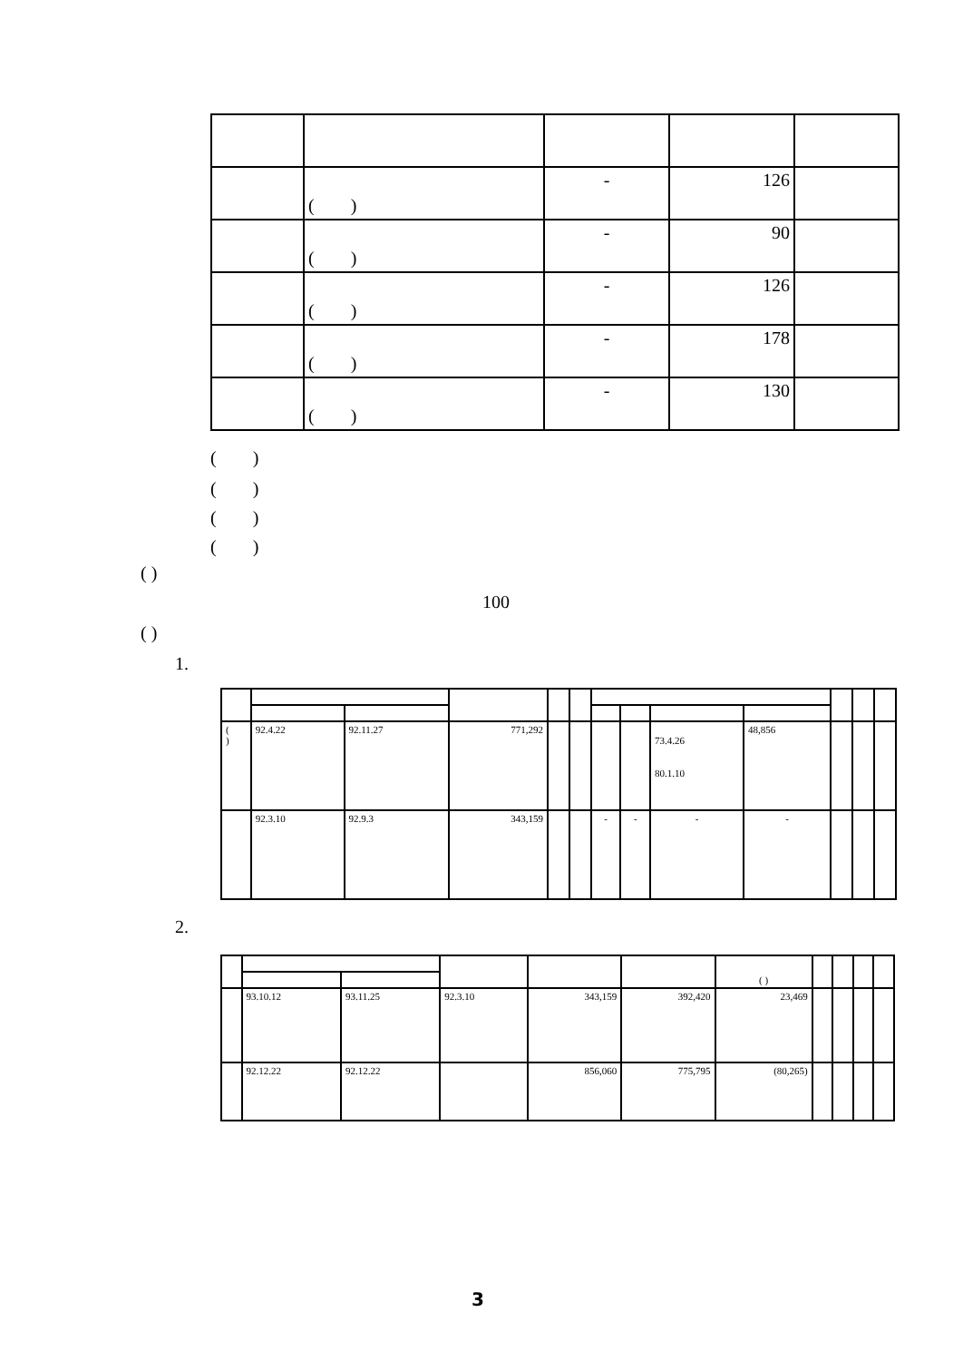| | ( ) | - | 126 | |
| | ( ) | - | 90 | |
| | ( ) | - | 126 | |
| | ( ) | - | 178 | |
| | ( ) | - | 130 | |
(　　)
(　　)
(　　)
(　　)
( )
100
( )
1.
| ( ) | 92.4.22 | 92.11.27 | 771,292 | | | | | 73.4.26 80.1.10 | 48,856 | | | |
| | 92.3.10 | 92.9.3 | 343,159 | | | - | - | - | - | | | |
2.
| | | | | | | ( ) | | | | |
| | 93.10.12 | 93.11.25 | 92.3.10 | 343,159 | 392,420 | 23,469 | | | | |
| | 92.12.22 | 92.12.22 | | 856,060 | 775,795 | (80,265) | | | | |
3